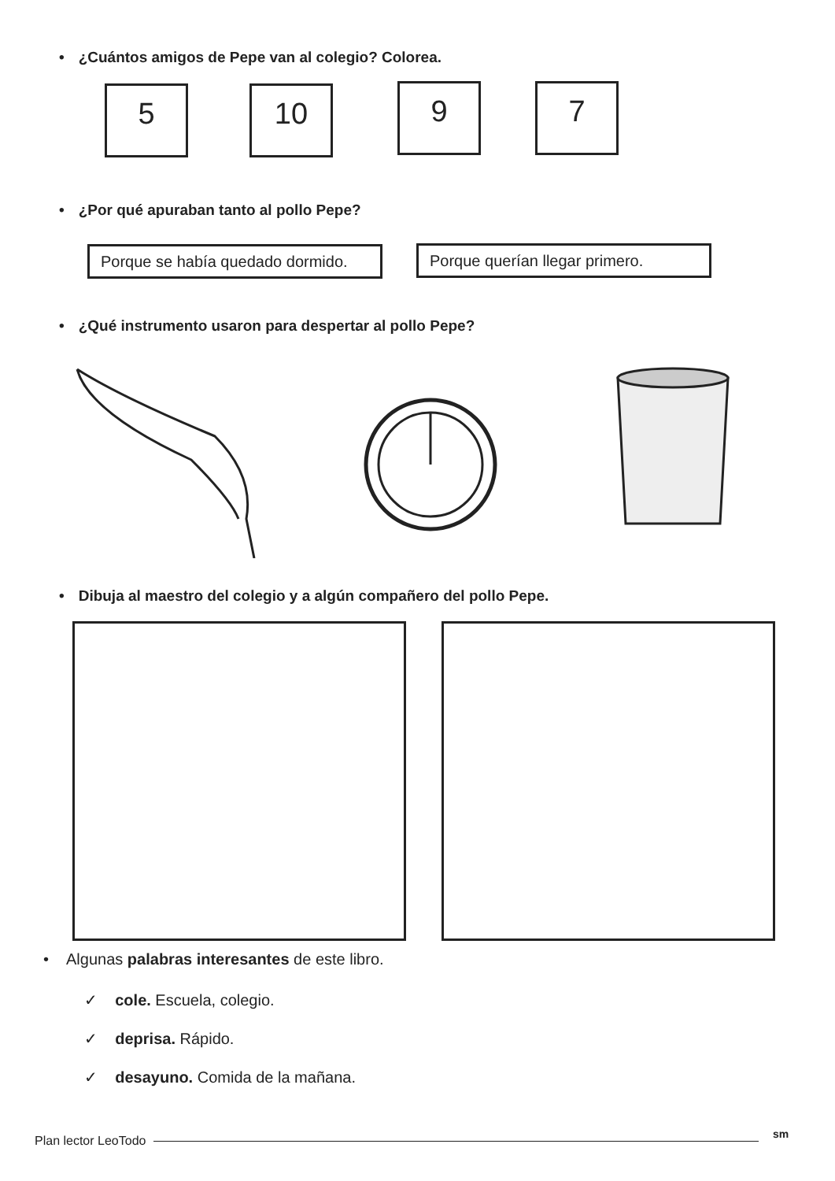• ¿Cuántos amigos de Pepe van al colegio? Colorea.
5 10 9 7
• ¿Por qué apuraban tanto al pollo Pepe?
Porque se había quedado dormido.
Porque querían llegar primero.
• ¿Qué instrumento usaron para despertar al pollo Pepe?
• Dibuja al maestro del colegio y a algún compañero del pollo Pepe.
• Algunas palabras interesantes de este libro.
✓ cole. Escuela, colegio.
✓ deprisa. Rápido.
✓ desayuno. Comida de la mañana.
Plan lector LeoTodo sm